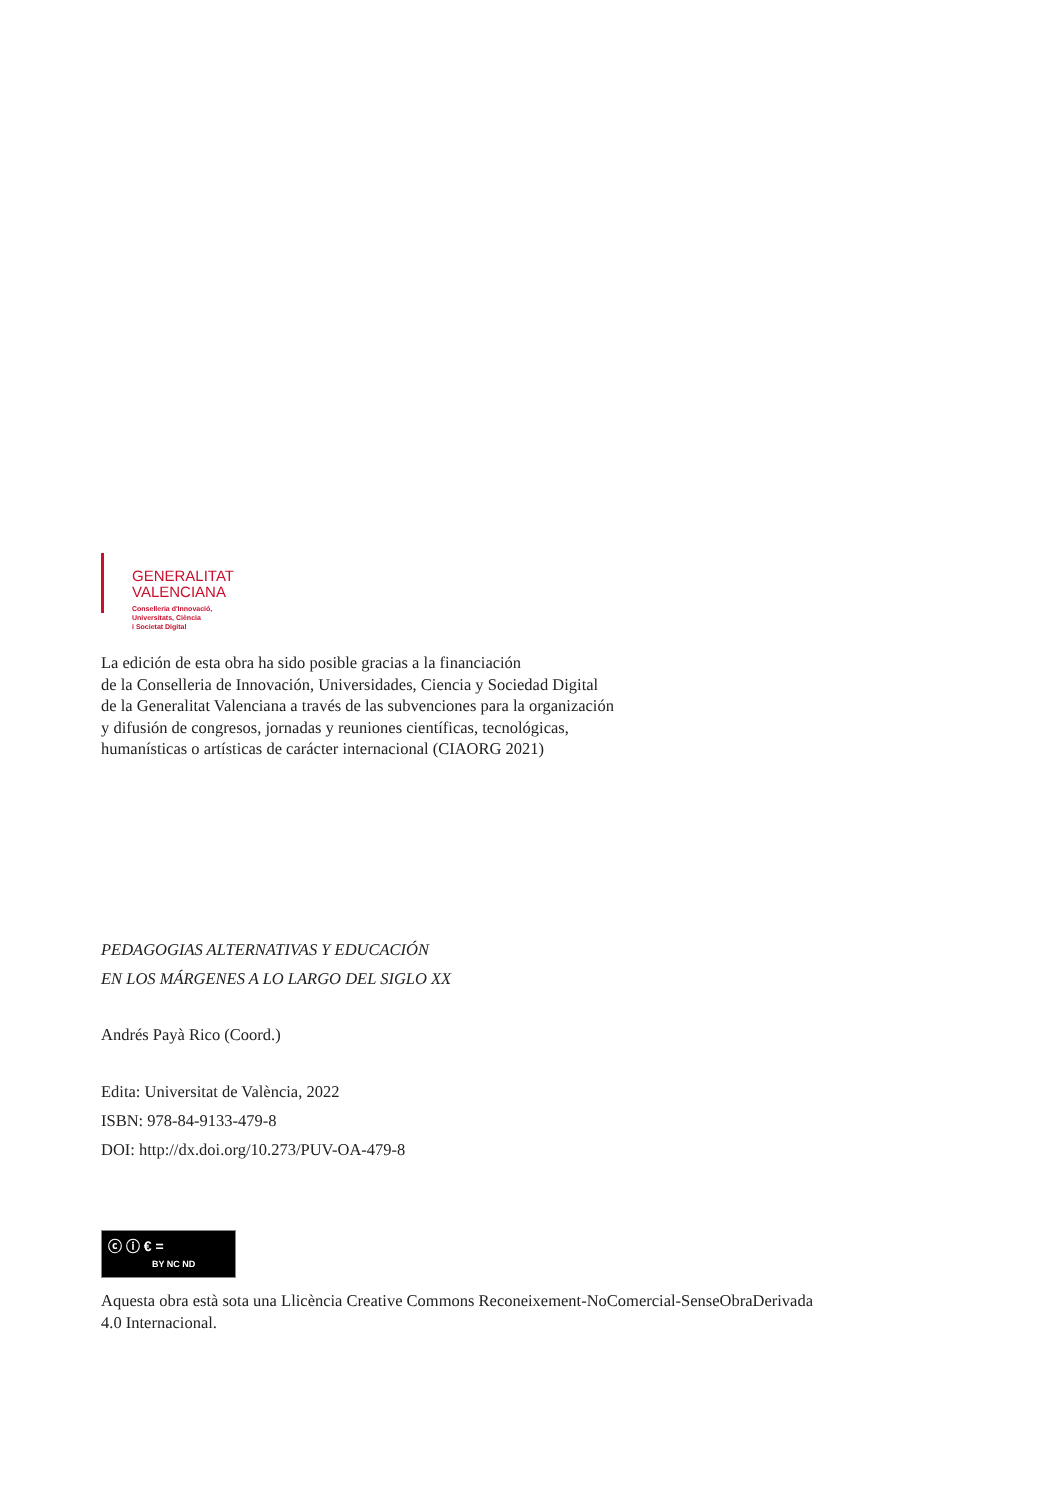GENERALITAT
VALENCIANA
Conselleria d'Innovació,
Universitats, Ciència
i Societat Digital
La edición de esta obra ha sido posible gracias a la financiación
de la Conselleria de Innovación, Universidades, Ciencia y Sociedad Digital
de la Generalitat Valenciana a través de las subvenciones para la organización
y difusión de congresos, jornadas y reuniones científicas, tecnológicas,
humanísticas o artísticas de carácter internacional (CIAORG 2021)
PEDAGOGIAS ALTERNATIVAS Y EDUCACIÓN
EN LOS MÁRGENES A LO LARGO DEL SIGLO XX
Andrés Payà Rico (Coord.)
Edita: Universitat de València, 2022
ISBN: 978-84-9133-479-8
DOI: http://dx.doi.org/10.273/PUV-OA-479-8
ⓒ ⓘ € =
BY NC ND
Aquesta obra està sota una Llicència Creative Commons Reconeixement-NoComercial-SenseObraDerivada
4.0 Internacional.